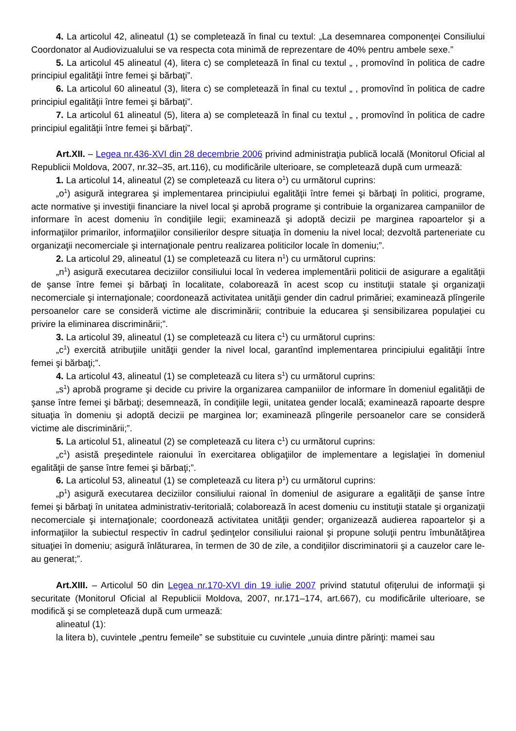4. La articolul 42, alineatul (1) se completează în final cu textul: „La desemnarea componenţei Consiliului Coordonator al Audiovizualului se va respecta cota minimă de reprezentare de 40% pentru ambele sexe.”
5. La articolul 45 alineatul (4), litera c) se completează în final cu textul „ , promovînd în politica de cadre principiul egalităţii între femei şi bărbaţi”.
6. La articolul 60 alineatul (3), litera c) se completează în final cu textul „ , promovînd în politica de cadre principiul egalităţii între femei şi bărbaţi”.
7. La articolul 61 alineatul (5), litera a) se completează în final cu textul „ , promovînd în politica de cadre principiul egalităţii între femei şi bărbaţi”.
Art.XII. – Legea nr.436-XVI din 28 decembrie 2006 privind administraţia publică locală (Monitorul Oficial al Republicii Moldova, 2007, nr.32–35, art.116), cu modificările ulterioare, se completează după cum urmează:
1. La articolul 14, alineatul (2) se completează cu litera o<sup>1</sup>) cu următorul cuprins:
„o<sup>1</sup>) asigură integrarea şi implementarea principiului egalităţii între femei şi bărbaţi în politici, programe, acte normative şi investiţii financiare la nivel local şi aprobă programe şi contribuie la organizarea campaniilor de informare în acest domeniu în condiţiile legii; examinează şi adoptă decizii pe marginea rapoartelor şi a informaţiilor primarilor, informaţiilor consilierilor despre situaţia în domeniu la nivel local; dezvoltă parteneriate cu organizaţii necomerciale şi internaţionale pentru realizarea politicilor locale în domeniu;”.
2. La articolul 29, alineatul (1) se completează cu litera n<sup>1</sup>) cu următorul cuprins:
„n<sup>1</sup>) asigură executarea deciziilor consiliului local în vederea implementării politicii de asigurare a egalităţii de şanse între femei şi bărbaţi în localitate, colaborează în acest scop cu instituţii statale şi organizaţii necomerciale şi internaţionale; coordonează activitatea unităţii gender din cadrul primăriei; examinează plîngerile persoanelor care se consideră victime ale discriminării; contribuie la educarea şi sensibilizarea populaţiei cu privire la eliminarea discriminării;”.
3. La articolul 39, alineatul (1) se completează cu litera c<sup>1</sup>) cu următorul cuprins:
„c<sup>1</sup>) exercită atribuţiile unităţii gender la nivel local, garantînd implementarea principiului egalităţii între femei şi bărbaţi;”.
4. La articolul 43, alineatul (1) se completează cu litera s<sup>1</sup>) cu următorul cuprins:
„s<sup>1</sup>) aprobă programe şi decide cu privire la organizarea campaniilor de informare în domeniul egalităţii de şanse între femei şi bărbaţi; desemnează, în condiţiile legii, unitatea gender locală; examinează rapoarte despre situaţia în domeniu şi adoptă decizii pe marginea lor; examinează plîngerile persoanelor care se consideră victime ale discriminării;”.
5. La articolul 51, alineatul (2) se completează cu litera c<sup>1</sup>) cu următorul cuprins:
„c<sup>1</sup>) asistă preşedintele raionului în exercitarea obligaţiilor de implementare a legislaţiei în domeniul egalităţii de şanse între femei şi bărbaţi;”.
6. La articolul 53, alineatul (1) se completează cu litera p<sup>1</sup>) cu următorul cuprins:
„p<sup>1</sup>) asigură executarea deciziilor consiliului raional în domeniul de asigurare a egalităţii de şanse între femei şi bărbaţi în unitatea administrativ-teritorială; colaborează în acest domeniu cu instituţii statale şi organizaţii necomerciale şi internaţionale; coordonează activitatea unităţii gender; organizează audierea rapoartelor şi a informaţiilor la subiectul respectiv în cadrul şedinţelor consiliului raional şi propune soluţii pentru îmbunătăţirea situaţiei în domeniu; asigură înlăturarea, în termen de 30 de zile, a condiţiilor discriminatorii şi a cauzelor care le-au generat;”.
Art.XIII. – Articolul 50 din Legea nr.170-XVI din 19 iulie 2007 privind statutul ofiţerului de informaţii şi securitate (Monitorul Oficial al Republicii Moldova, 2007, nr.171–174, art.667), cu modificările ulterioare, se modifică şi se completează după cum urmează:
alineatul (1):
la litera b), cuvintele „pentru femeile” se substituie cu cuvintele „unuia dintre părinţi: mamei sau